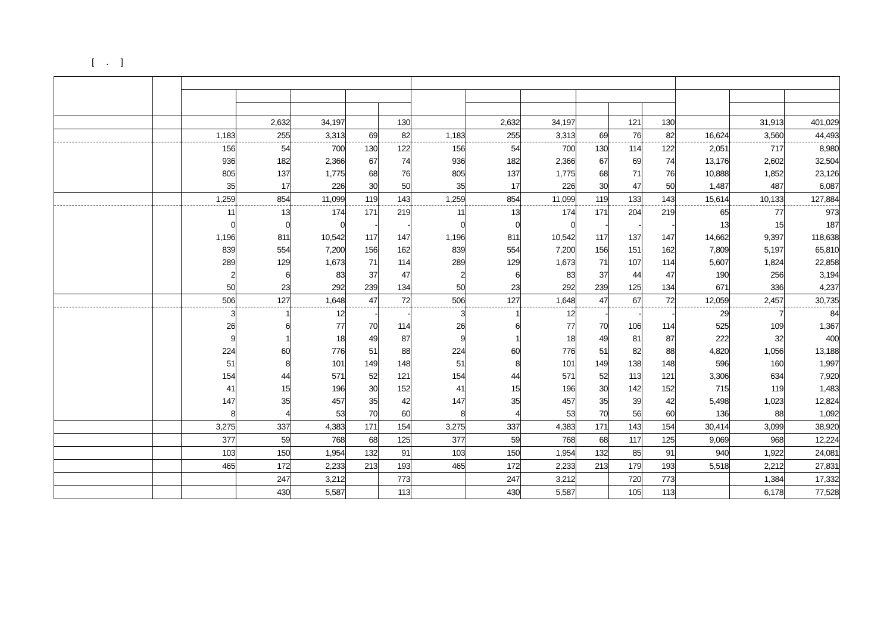[ . ]
| | | | 2,632 | 34,197 | | 130 | | 2,632 | 34,197 | | 121 | 130 | | 31,913 | 401,029 |
| | | 1,183 | 255 | 3,313 | 69 | 82 | 1,183 | 255 | 3,313 | 69 | 76 | 82 | 16,624 | 3,560 | 44,493 |
| | | 156 | 54 | 700 | 130 | 122 | 156 | 54 | 700 | 130 | 114 | 122 | 2,051 | 717 | 8,980 |
| | | 936 | 182 | 2,366 | 67 | 74 | 936 | 182 | 2,366 | 67 | 69 | 74 | 13,176 | 2,602 | 32,504 |
| | | 805 | 137 | 1,775 | 68 | 76 | 805 | 137 | 1,775 | 68 | 71 | 76 | 10,888 | 1,852 | 23,126 |
| | | 35 | 17 | 226 | 30 | 50 | 35 | 17 | 226 | 30 | 47 | 50 | 1,487 | 487 | 6,087 |
| | | 1,259 | 854 | 11,099 | 119 | 143 | 1,259 | 854 | 11,099 | 119 | 133 | 143 | 15,614 | 10,133 | 127,884 |
| | | 11 | 13 | 174 | 171 | 219 | 11 | 13 | 174 | 171 | 204 | 219 | 65 | 77 | 973 |
| | | 0 | 0 | 0 | - | - | 0 | 0 | 0 | - | - | - | 13 | 15 | 187 |
| | | 1,196 | 811 | 10,542 | 117 | 147 | 1,196 | 811 | 10,542 | 117 | 137 | 147 | 14,662 | 9,397 | 118,638 |
| | | 839 | 554 | 7,200 | 156 | 162 | 839 | 554 | 7,200 | 156 | 151 | 162 | 7,809 | 5,197 | 65,810 |
| | | 289 | 129 | 1,673 | 71 | 114 | 289 | 129 | 1,673 | 71 | 107 | 114 | 5,607 | 1,824 | 22,858 |
| | | 2 | 6 | 83 | 37 | 47 | 2 | 6 | 83 | 37 | 44 | 47 | 190 | 256 | 3,194 |
| | | 50 | 23 | 292 | 239 | 134 | 50 | 23 | 292 | 239 | 125 | 134 | 671 | 336 | 4,237 |
| | | 506 | 127 | 1,648 | 47 | 72 | 506 | 127 | 1,648 | 47 | 67 | 72 | 12,059 | 2,457 | 30,735 |
| | | 3 | 1 | 12 | - | - | 3 | 1 | 12 | - | - | - | 29 | 7 | 84 |
| | | 26 | 6 | 77 | 70 | 114 | 26 | 6 | 77 | 70 | 106 | 114 | 525 | 109 | 1,367 |
| | | 9 | 1 | 18 | 49 | 87 | 9 | 1 | 18 | 49 | 81 | 87 | 222 | 32 | 400 |
| | | 224 | 60 | 776 | 51 | 88 | 224 | 60 | 776 | 51 | 82 | 88 | 4,820 | 1,056 | 13,188 |
| | | 51 | 8 | 101 | 149 | 148 | 51 | 8 | 101 | 149 | 138 | 148 | 596 | 160 | 1,997 |
| | | 154 | 44 | 571 | 52 | 121 | 154 | 44 | 571 | 52 | 113 | 121 | 3,306 | 634 | 7,920 |
| | | 41 | 15 | 196 | 30 | 152 | 41 | 15 | 196 | 30 | 142 | 152 | 715 | 119 | 1,483 |
| | | 147 | 35 | 457 | 35 | 42 | 147 | 35 | 457 | 35 | 39 | 42 | 5,498 | 1,023 | 12,824 |
| | | 8 | 4 | 53 | 70 | 60 | 8 | 4 | 53 | 70 | 56 | 60 | 136 | 88 | 1,092 |
| | | 3,275 | 337 | 4,383 | 171 | 154 | 3,275 | 337 | 4,383 | 171 | 143 | 154 | 30,414 | 3,099 | 38,920 |
| | | 377 | 59 | 768 | 68 | 125 | 377 | 59 | 768 | 68 | 117 | 125 | 9,069 | 968 | 12,224 |
| | | 103 | 150 | 1,954 | 132 | 91 | 103 | 150 | 1,954 | 132 | 85 | 91 | 940 | 1,922 | 24,081 |
| | | 465 | 172 | 2,233 | 213 | 193 | 465 | 172 | 2,233 | 213 | 179 | 193 | 5,518 | 2,212 | 27,831 |
| | | | 247 | 3,212 | | 773 | | 247 | 3,212 | | 720 | 773 | | 1,384 | 17,332 |
| | | | 430 | 5,587 | | 113 | | 430 | 5,587 | | 105 | 113 | | 6,178 | 77,528 |